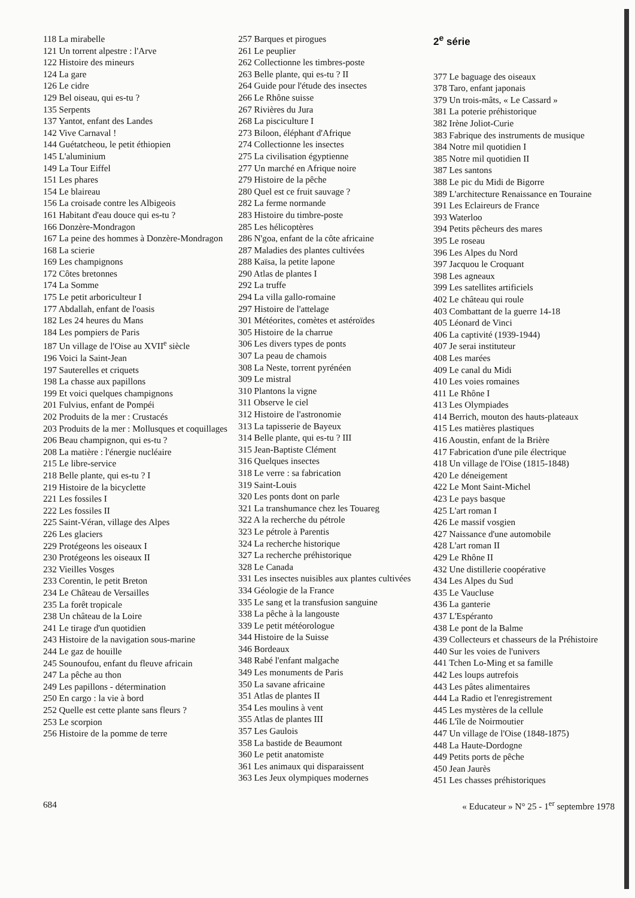118 La mirabelle
121 Un torrent alpestre : l'Arve
122 Histoire des mineurs
124 La gare
126 Le cidre
129 Bel oiseau, qui es-tu ?
135 Serpents
137 Yantot, enfant des Landes
142 Vive Carnaval !
144 Guétatcheou, le petit éthiopien
145 L'aluminium
149 La Tour Eiffel
151 Les phares
154 Le blaireau
156 La croisade contre les Albigeois
161 Habitant d'eau douce qui es-tu ?
166 Donzère-Mondragon
167 La peine des hommes à Donzère-Mondragon
168 La scierie
169 Les champignons
172 Côtes bretonnes
174 La Somme
175 Le petit arboriculteur I
177 Abdallah, enfant de l'oasis
182 Les 24 heures du Mans
184 Les pompiers de Paris
187 Un village de l'Oise au XVII<sup>e</sup> siècle
196 Voici la Saint-Jean
197 Sauterelles et criquets
198 La chasse aux papillons
199 Et voici quelques champignons
201 Fulvius, enfant de Pompéi
202 Produits de la mer : Crustacés
203 Produits de la mer : Mollusques et coquillages
206 Beau champignon, qui es-tu ?
208 La matière : l'énergie nucléaire
215 Le libre-service
218 Belle plante, qui es-tu ? I
219 Histoire de la bicyclette
221 Les fossiles I
222 Les fossiles II
225 Saint-Véran, village des Alpes
226 Les glaciers
229 Protégeons les oiseaux I
230 Protégeons les oiseaux II
232 Vieilles Vosges
233 Corentin, le petit Breton
234 Le Château de Versailles
235 La forêt tropicale
238 Un château de la Loire
241 Le tirage d'un quotidien
243 Histoire de la navigation sous-marine
244 Le gaz de houille
245 Sounoufou, enfant du fleuve africain
247 La pêche au thon
249 Les papillons - détermination
250 En cargo : la vie à bord
252 Quelle est cette plante sans fleurs ?
253 Le scorpion
256 Histoire de la pomme de terre
257 Barques et pirogues
261 Le peuplier
262 Collectionne les timbres-poste
263 Belle plante, qui es-tu ? II
264 Guide pour l'étude des insectes
266 Le Rhône suisse
267 Rivières du Jura
268 La pisciculture I
273 Biloon, éléphant d'Afrique
274 Collectionne les insectes
275 La civilisation égyptienne
277 Un marché en Afrique noire
279 Histoire de la pêche
280 Quel est ce fruit sauvage ?
282 La ferme normande
283 Histoire du timbre-poste
285 Les hélicoptères
286 N'goa, enfant de la côte africaine
287 Maladies des plantes cultivées
288 Kaïsa, la petite lapone
290 Atlas de plantes I
292 La truffe
294 La villa gallo-romaine
297 Histoire de l'attelage
301 Météorites, comètes et astéroïdes
305 Histoire de la charrue
306 Les divers types de ponts
307 La peau de chamois
308 La Neste, torrent pyrénéen
309 Le mistral
310 Plantons la vigne
311 Observe le ciel
312 Histoire de l'astronomie
313 La tapisserie de Bayeux
314 Belle plante, qui es-tu ? III
315 Jean-Baptiste Clément
316 Quelques insectes
318 Le verre : sa fabrication
319 Saint-Louis
320 Les ponts dont on parle
321 La transhumance chez les Touareg
322 A la recherche du pétrole
323 Le pétrole à Parentis
324 La recherche historique
327 La recherche préhistorique
328 Le Canada
331 Les insectes nuisibles aux plantes cultivées
334 Géologie de la France
335 Le sang et la transfusion sanguine
338 La pêche à la langouste
339 Le petit météorologue
344 Histoire de la Suisse
346 Bordeaux
348 Rabé l'enfant malgache
349 Les monuments de Paris
350 La savane africaine
351 Atlas de plantes II
354 Les moulins à vent
355 Atlas de plantes III
357 Les Gaulois
358 La bastide de Beaumont
360 Le petit anatomiste
361 Les animaux qui disparaissent
363 Les Jeux olympiques modernes
2<sup>e</sup> série
377 Le baguage des oiseaux
378 Taro, enfant japonais
379 Un trois-mâts, « Le Cassard »
381 La poterie préhistorique
382 Irène Joliot-Curie
383 Fabrique des instruments de musique
384 Notre mil quotidien I
385 Notre mil quotidien II
387 Les santons
388 Le pic du Midi de Bigorre
389 L'architecture Renaissance en Touraine
391 Les Eclaireurs de France
393 Waterloo
394 Petits pêcheurs des mares
395 Le roseau
396 Les Alpes du Nord
397 Jacquou le Croquant
398 Les agneaux
399 Les satellites artificiels
402 Le château qui roule
403 Combattant de la guerre 14-18
405 Léonard de Vinci
406 La captivité (1939-1944)
407 Je serai instituteur
408 Les marées
409 Le canal du Midi
410 Les voies romaines
411 Le Rhône I
413 Les Olympiades
414 Berrich, mouton des hauts-plateaux
415 Les matières plastiques
416 Aoustin, enfant de la Brière
417 Fabrication d'une pile électrique
418 Un village de l'Oise (1815-1848)
420 Le déneigement
422 Le Mont Saint-Michel
423 Le pays basque
425 L'art roman I
426 Le massif vosgien
427 Naissance d'une automobile
428 L'art roman II
429 Le Rhône II
432 Une distillerie coopérative
434 Les Alpes du Sud
435 Le Vaucluse
436 La ganterie
437 L'Espéranto
438 Le pont de la Balme
439 Collecteurs et chasseurs de la Préhistoire
440 Sur les voies de l'univers
441 Tchen Lo-Ming et sa famille
442 Les loups autrefois
443 Les pâtes alimentaires
444 La Radio et l'enregistrement
445 Les mystères de la cellule
446 L'île de Noirmoutier
447 Un village de l'Oise (1848-1875)
448 La Haute-Dordogne
449 Petits ports de pêche
450 Jean Jaurès
451 Les chasses préhistoriques
684 « Educateur » N° 25 - 1<sup>er</sup> septembre 1978